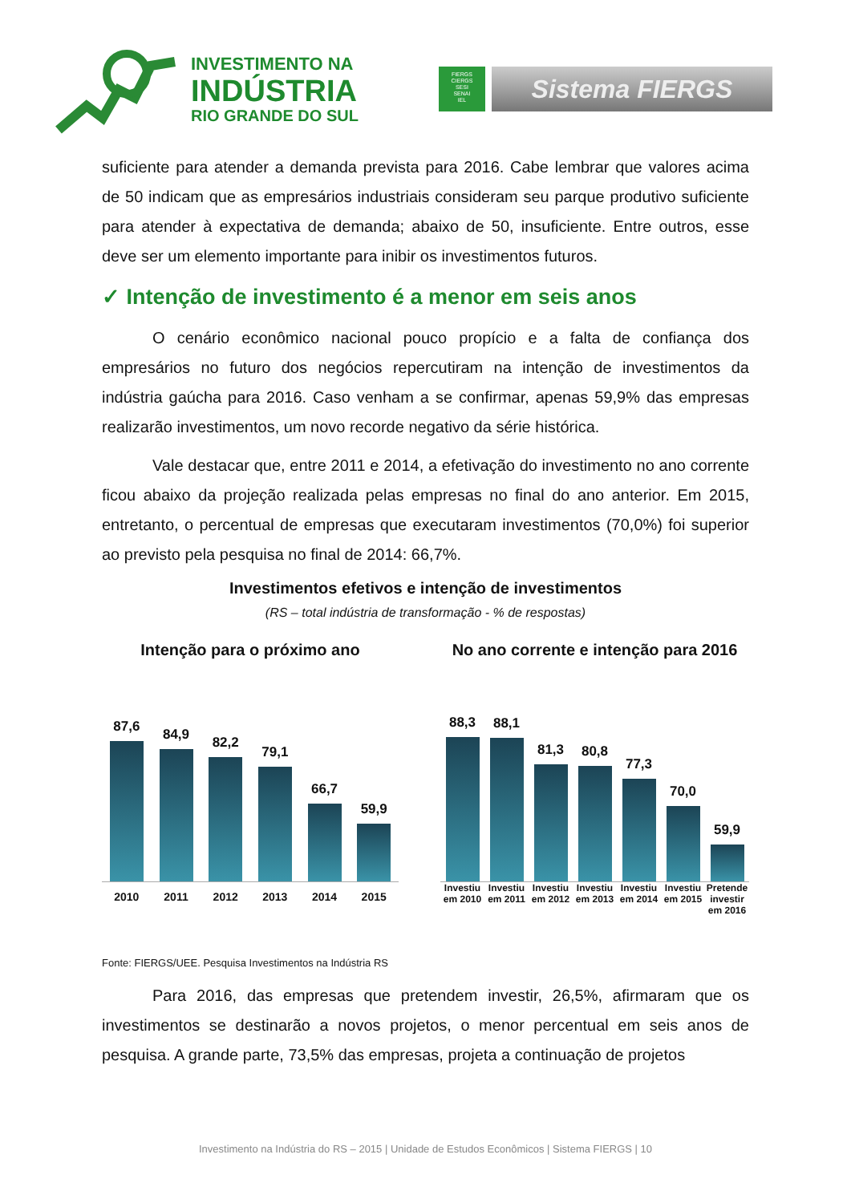INVESTIMENTO NA
INDÚSTRIA
RIO GRANDE DO SUL
FIERGS
CIERGS
SESI
SENAI
IEL
Sistema FIERGS
suficiente para atender a demanda prevista para 2016. Cabe lembrar que valores acima de 50 indicam que as empresários industriais consideram seu parque produtivo suficiente para atender à expectativa de demanda; abaixo de 50, insuficiente. Entre outros, esse deve ser um elemento importante para inibir os investimentos futuros.
✓ Intenção de investimento é a menor em seis anos
O cenário econômico nacional pouco propício e a falta de confiança dos empresários no futuro dos negócios repercutiram na intenção de investimentos da indústria gaúcha para 2016. Caso venham a se confirmar, apenas 59,9% das empresas realizarão investimentos, um novo recorde negativo da série histórica.
Vale destacar que, entre 2011 e 2014, a efetivação do investimento no ano corrente ficou abaixo da projeção realizada pelas empresas no final do ano anterior. Em 2015, entretanto, o percentual de empresas que executaram investimentos (70,0%) foi superior ao previsto pela pesquisa no final de 2014: 66,7%.
Investimentos efetivos e intenção de investimentos
(RS – total indústria de transformação - % de respostas)
Intenção para o próximo ano
87,6
84,9
82,2
79,1
66,7
59,9
2010 2011 2012 2013 2014 2015
No ano corrente e intenção para 2016
88,3
88,1
81,3
80,8
77,3
70,0
59,9
Investiu em 2010 Investiu em 2011 Investiu em 2012 Investiu em 2013 Investiu em 2014 Investiu em 2015 Pretende investir em 2016
Fonte: FIERGS/UEE. Pesquisa Investimentos na Indústria RS
Para 2016, das empresas que pretendem investir, 26,5%, afirmaram que os investimentos se destinarão a novos projetos, o menor percentual em seis anos de pesquisa. A grande parte, 73,5% das empresas, projeta a continuação de projetos
Investimento na Indústria do RS – 2015 | Unidade de Estudos Econômicos | Sistema FIERGS | 10